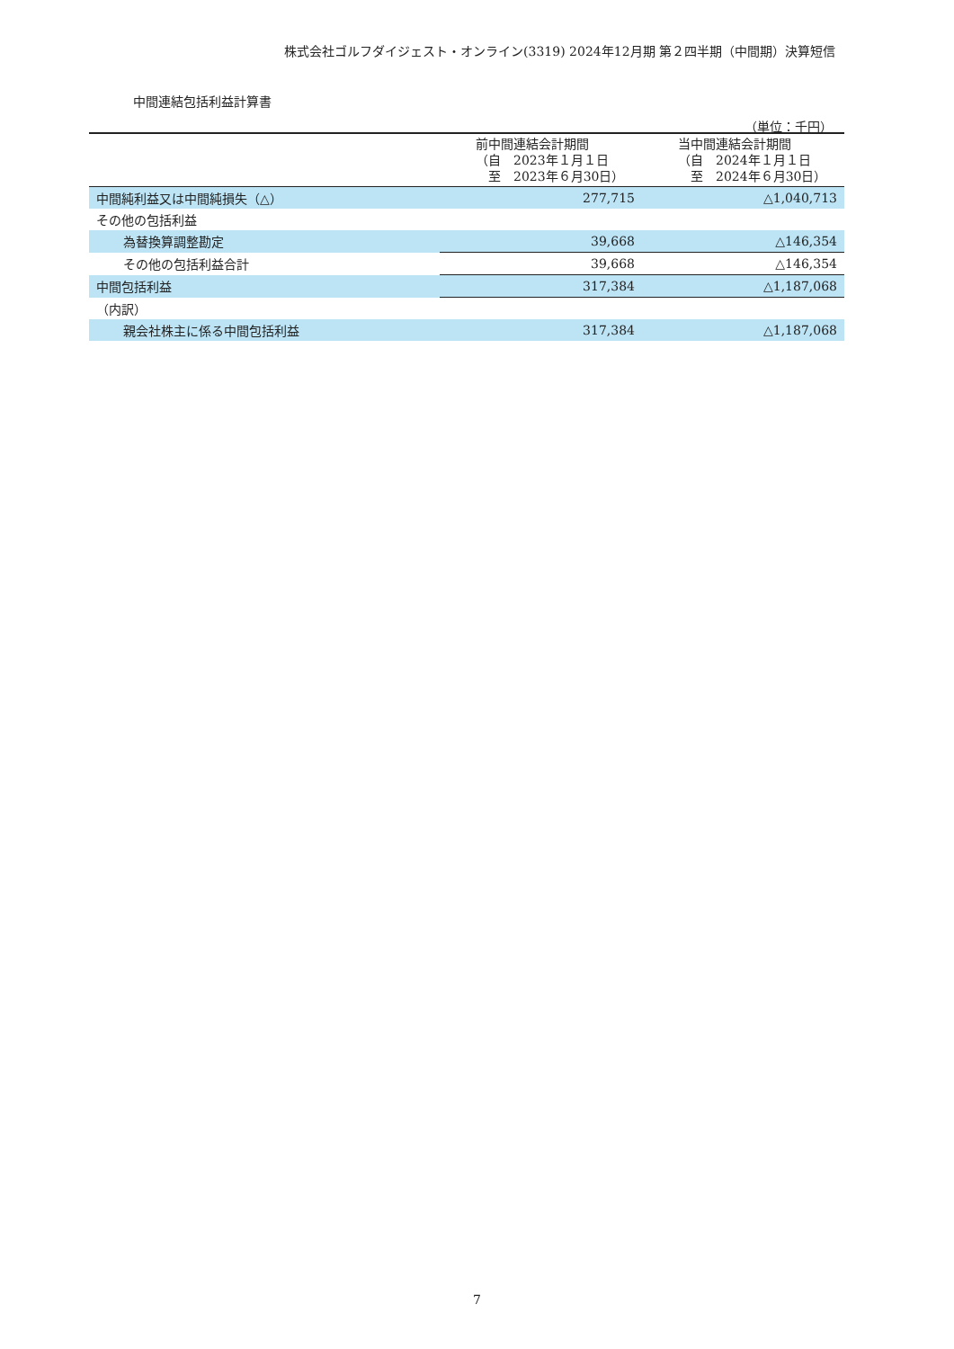株式会社ゴルフダイジェスト・オンライン(3319) 2024年12月期 第２四半期（中間期）決算短信
中間連結包括利益計算書
（単位：千円）
| | 前中間連結会計期間 （自 2023年１月１日 至 2023年６月30日） | 当中間連結会計期間 （自 2024年１月１日 至 2024年６月30日） |
| --- | --- | --- |
| 中間純利益又は中間純損失（△） | 277,715 | △1,040,713 |
| その他の包括利益 | | |
| 為替換算調整勘定 | 39,668 | △146,354 |
| その他の包括利益合計 | 39,668 | △146,354 |
| 中間包括利益 | 317,384 | △1,187,068 |
| （内訳） | | |
| 親会社株主に係る中間包括利益 | 317,384 | △1,187,068 |
7